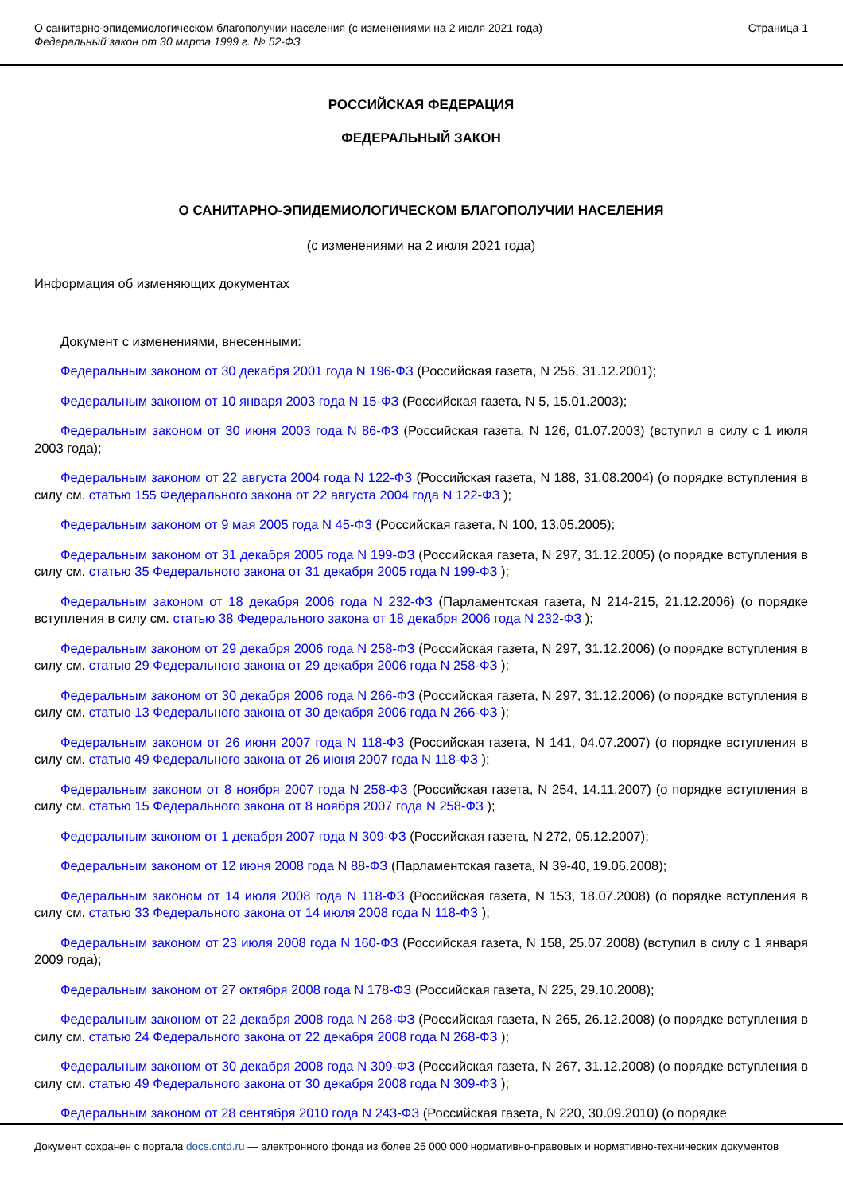О санитарно-эпидемиологическом благополучии населения (с изменениями на 2 июля 2021 года)
Федеральный закон от 30 марта 1999 г. № 52-ФЗ
Страница 1
РОССИЙСКАЯ ФЕДЕРАЦИЯ
ФЕДЕРАЛЬНЫЙ ЗАКОН
О САНИТАРНО-ЭПИДЕМИОЛОГИЧЕСКОМ БЛАГОПОЛУЧИИ НАСЕЛЕНИЯ
(с изменениями на 2 июля 2021 года)
Информация об изменяющих документах
Документ с изменениями, внесенными:
Федеральным законом от 30 декабря 2001 года N 196-ФЗ (Российская газета, N 256, 31.12.2001);
Федеральным законом от 10 января 2003 года N 15-ФЗ (Российская газета, N 5, 15.01.2003);
Федеральным законом от 30 июня 2003 года N 86-ФЗ (Российская газета, N 126, 01.07.2003) (вступил в силу с 1 июля 2003 года);
Федеральным законом от 22 августа 2004 года N 122-ФЗ (Российская газета, N 188, 31.08.2004) (о порядке вступления в силу см. статью 155 Федерального закона от 22 августа 2004 года N 122-ФЗ );
Федеральным законом от 9 мая 2005 года N 45-ФЗ (Российская газета, N 100, 13.05.2005);
Федеральным законом от 31 декабря 2005 года N 199-ФЗ (Российская газета, N 297, 31.12.2005) (о порядке вступления в силу см. статью 35 Федерального закона от 31 декабря 2005 года N 199-ФЗ );
Федеральным законом от 18 декабря 2006 года N 232-ФЗ (Парламентская газета, N 214-215, 21.12.2006) (о порядке вступления в силу см. статью 38 Федерального закона от 18 декабря 2006 года N 232-ФЗ );
Федеральным законом от 29 декабря 2006 года N 258-ФЗ (Российская газета, N 297, 31.12.2006) (о порядке вступления в силу см. статью 29 Федерального закона от 29 декабря 2006 года N 258-ФЗ );
Федеральным законом от 30 декабря 2006 года N 266-ФЗ (Российская газета, N 297, 31.12.2006) (о порядке вступления в силу см. статью 13 Федерального закона от 30 декабря 2006 года N 266-ФЗ );
Федеральным законом от 26 июня 2007 года N 118-ФЗ (Российская газета, N 141, 04.07.2007) (о порядке вступления в силу см. статью 49 Федерального закона от 26 июня 2007 года N 118-ФЗ );
Федеральным законом от 8 ноября 2007 года N 258-ФЗ (Российская газета, N 254, 14.11.2007) (о порядке вступления в силу см. статью 15 Федерального закона от 8 ноября 2007 года N 258-ФЗ );
Федеральным законом от 1 декабря 2007 года N 309-ФЗ (Российская газета, N 272, 05.12.2007);
Федеральным законом от 12 июня 2008 года N 88-ФЗ (Парламентская газета, N 39-40, 19.06.2008);
Федеральным законом от 14 июля 2008 года N 118-ФЗ (Российская газета, N 153, 18.07.2008) (о порядке вступления в силу см. статью 33 Федерального закона от 14 июля 2008 года N 118-ФЗ );
Федеральным законом от 23 июля 2008 года N 160-ФЗ (Российская газета, N 158, 25.07.2008) (вступил в силу с 1 января 2009 года);
Федеральным законом от 27 октября 2008 года N 178-ФЗ (Российская газета, N 225, 29.10.2008);
Федеральным законом от 22 декабря 2008 года N 268-ФЗ (Российская газета, N 265, 26.12.2008) (о порядке вступления в силу см. статью 24 Федерального закона от 22 декабря 2008 года N 268-ФЗ );
Федеральным законом от 30 декабря 2008 года N 309-ФЗ (Российская газета, N 267, 31.12.2008) (о порядке вступления в силу см. статью 49 Федерального закона от 30 декабря 2008 года N 309-ФЗ );
Федеральным законом от 28 сентября 2010 года N 243-ФЗ (Российская газета, N 220, 30.09.2010) (о порядке
Документ сохранен с портала docs.cntd.ru — электронного фонда из более 25 000 000 нормативно-правовых и нормативно-технических документов